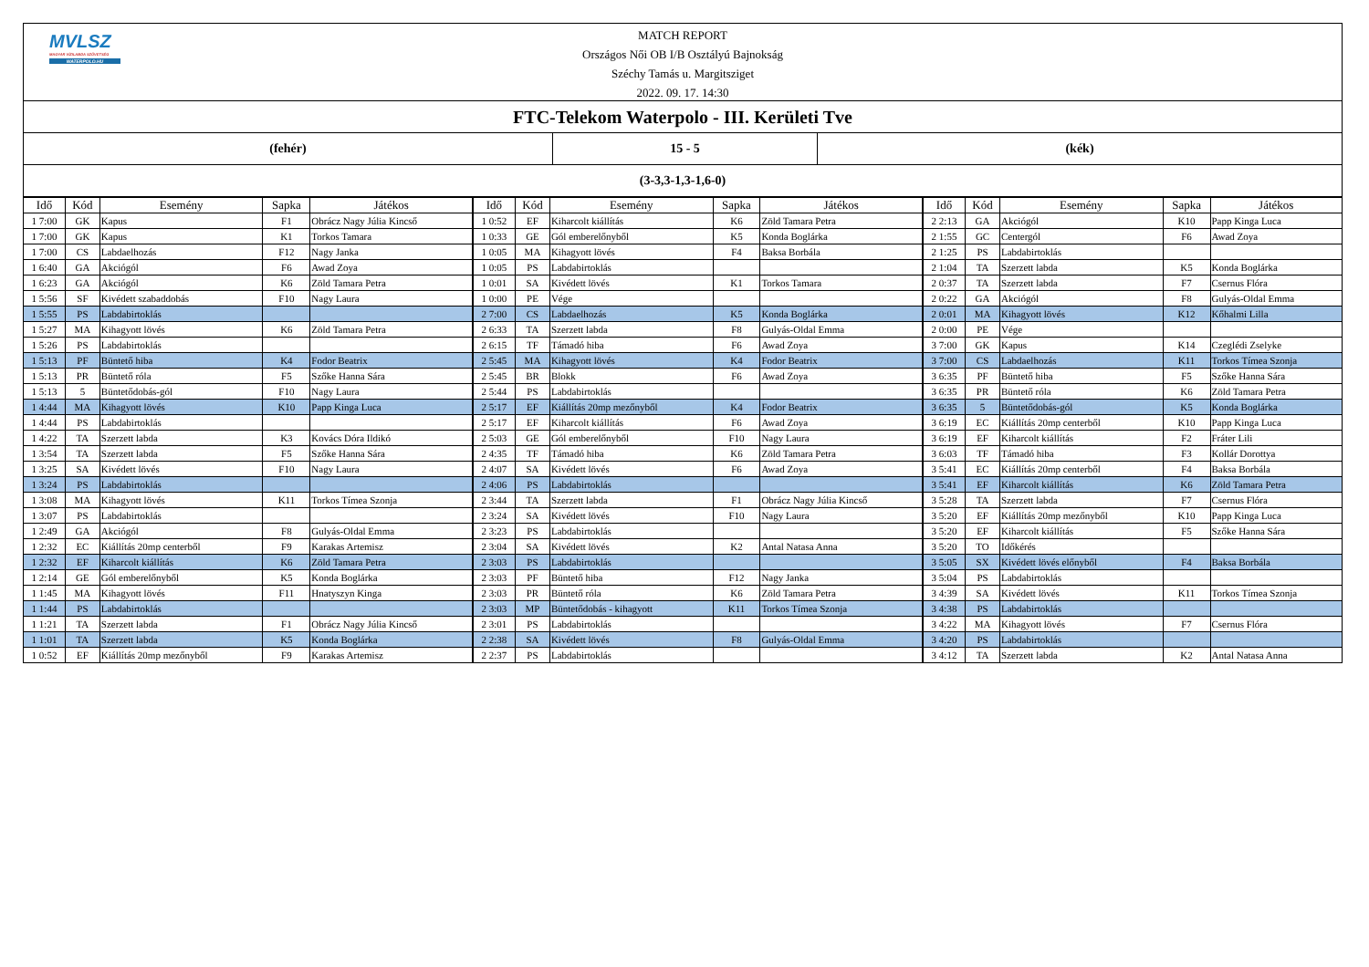MVLSZ
MAGYAR VÍZILABDA SZÖVETSÉG
WATERPOLO.HU
MATCH REPORT
Országos Női OB I/B Osztályú Bajnokság
Széchy Tamás u. Margitsziget
2022. 09. 17. 14:30
FTC-Telekom Waterpolo - III. Kerületi Tve
(fehér) 15 - 5 (kék)
(3-3,3-1,3-1,6-0)
| Idő | Kód | Esemény | Sapka | Játékos | Idő | Kód | Esemény | Sapka | Játékos | Idő | Kód | Esemény | Sapka | Játékos |
| --- | --- | --- | --- | --- | --- | --- | --- | --- | --- | --- | --- | --- | --- | --- |
| 1 7:00 | GK | Kapus | F1 | Obrácz Nagy Júlia Kincső | 1 0:52 | EF | Kiharcolt kiállítás | K6 | Zöld Tamara Petra | 2 2:13 | GA | Akciógól | K10 | Papp Kinga Luca |
| 1 7:00 | GK | Kapus | K1 | Torkos Tamara | 1 0:33 | GE | Gól emberelőnyből | K5 | Konda Boglárka | 2 1:55 | GC | Centergól | F6 | Awad Zoya |
| 1 7:00 | CS | Labdaelhozás | F12 | Nagy Janka | 1 0:05 | MA | Kihagyott lövés | F4 | Baksa Borbála | 2 1:25 | PS | Labdabirtoklás | | |
| 1 6:40 | GA | Akciógól | F6 | Awad Zoya | 1 0:05 | PS | Labdabirtoklás | | | 2 1:04 | TA | Szerzett labda | K5 | Konda Boglárka |
| 1 6:23 | GA | Akciógól | K6 | Zöld Tamara Petra | 1 0:01 | SA | Kivédett lövés | K1 | Torkos Tamara | 2 0:37 | TA | Szerzett labda | F7 | Csernus Flóra |
| 1 5:56 | SF | Kivédett szabaddobás | F10 | Nagy Laura | 1 0:00 | PE | Vége | | | 2 0:22 | GA | Akciógól | F8 | Gulyás-Oldal Emma |
| 1 5:55 | PS | Labdabirtoklás | | | 2 7:00 | CS | Labdaelhozás | K5 | Konda Boglárka | 2 0:01 | MA | Kihagyott lövés | K12 | Kőhalmi Lilla |
| 1 5:27 | MA | Kihagyott lövés | K6 | Zöld Tamara Petra | 2 6:33 | TA | Szerzett labda | F8 | Gulyás-Oldal Emma | 2 0:00 | PE | Vége | | |
| 1 5:26 | PS | Labdabirtoklás | | | 2 6:15 | TF | Támadó hiba | F6 | Awad Zoya | 3 7:00 | GK | Kapus | K14 | Czeglédi Zselyke |
| 1 5:13 | PF | Büntető hiba | K4 | Fodor Beatrix | 2 5:45 | MA | Kihagyott lövés | K4 | Fodor Beatrix | 3 7:00 | CS | Labdaelhozás | K11 | Torkos Tímea Szonja |
| 1 5:13 | PR | Büntető róla | F5 | Szőke Hanna Sára | 2 5:45 | BR | Blokk | F6 | Awad Zoya | 3 6:35 | PF | Büntető hiba | F5 | Szőke Hanna Sára |
| 1 5:13 | 5 | Büntetődobás-gól | F10 | Nagy Laura | 2 5:44 | PS | Labdabirtoklás | | | 3 6:35 | PR | Büntető róla | K6 | Zöld Tamara Petra |
| 1 4:44 | MA | Kihagyott lövés | K10 | Papp Kinga Luca | 2 5:17 | EF | Kiállítás 20mp mezőnyből | K4 | Fodor Beatrix | 3 6:35 | 5 | Büntetődobás-gól | K5 | Konda Boglárka |
| 1 4:44 | PS | Labdabirtoklás | | | 2 5:17 | EF | Kiharcolt kiállítás | F6 | Awad Zoya | 3 6:19 | EC | Kiállítás 20mp centerből | K10 | Papp Kinga Luca |
| 1 4:22 | TA | Szerzett labda | K3 | Kovács Dóra Ildikó | 2 5:03 | GE | Gól emberelőnyből | F10 | Nagy Laura | 3 6:19 | EF | Kiharcolt kiállítás | F2 | Fráter Lili |
| 1 3:54 | TA | Szerzett labda | F5 | Szőke Hanna Sára | 2 4:35 | TF | Támadó hiba | K6 | Zöld Tamara Petra | 3 6:03 | TF | Támadó hiba | F3 | Kollár Dorottya |
| 1 3:25 | SA | Kivédett lövés | F10 | Nagy Laura | 2 4:07 | SA | Kivédett lövés | F6 | Awad Zoya | 3 5:41 | EC | Kiállítás 20mp centerből | F4 | Baksa Borbála |
| 1 3:24 | PS | Labdabirtoklás | | | 2 4:06 | PS | Labdabirtoklás | | | 3 5:41 | EF | Kiharcolt kiállítás | K6 | Zöld Tamara Petra |
| 1 3:08 | MA | Kihagyott lövés | K11 | Torkos Tímea Szonja | 2 3:44 | TA | Szerzett labda | F1 | Obrácz Nagy Júlia Kincső | 3 5:28 | TA | Szerzett labda | F7 | Csernus Flóra |
| 1 3:07 | PS | Labdabirtoklás | | | 2 3:24 | SA | Kivédett lövés | F10 | Nagy Laura | 3 5:20 | EF | Kiállítás 20mp mezőnyből | K10 | Papp Kinga Luca |
| 1 2:49 | GA | Akciógól | F8 | Gulyás-Oldal Emma | 2 3:23 | PS | Labdabirtoklás | | | 3 5:20 | EF | Kiharcolt kiállítás | F5 | Szőke Hanna Sára |
| 1 2:32 | EC | Kiállítás 20mp centerből | F9 | Karakas Artemisz | 2 3:04 | SA | Kivédett lövés | K2 | Antal Natasa Anna | 3 5:20 | TO | Időkérés | | |
| 1 2:32 | EF | Kiharcolt kiállítás | K6 | Zöld Tamara Petra | 2 3:03 | PS | Labdabirtoklás | | | 3 5:05 | SX | Kivédett lövés előnyből | F4 | Baksa Borbála |
| 1 2:14 | GE | Gól emberelőnyből | K5 | Konda Boglárka | 2 3:03 | PF | Büntető hiba | F12 | Nagy Janka | 3 5:04 | PS | Labdabirtoklás | | |
| 1 1:45 | MA | Kihagyott lövés | F11 | Hnatyszyn Kinga | 2 3:03 | PR | Büntető róla | K6 | Zöld Tamara Petra | 3 4:39 | SA | Kivédett lövés | K11 | Torkos Tímea Szonja |
| 1 1:44 | PS | Labdabirtoklás | | | 2 3:03 | MP | Büntetődobás - kihagyott | K11 | Torkos Tímea Szonja | 3 4:38 | PS | Labdabirtoklás | | |
| 1 1:21 | TA | Szerzett labda | F1 | Obrácz Nagy Júlia Kincső | 2 3:01 | PS | Labdabirtoklás | | | 3 4:22 | MA | Kihagyott lövés | F7 | Csernus Flóra |
| 1 1:01 | TA | Szerzett labda | K5 | Konda Boglárka | 2 2:38 | SA | Kivédett lövés | F8 | Gulyás-Oldal Emma | 3 4:20 | PS | Labdabirtoklás | | |
| 1 0:52 | EF | Kiállítás 20mp mezőnyből | F9 | Karakas Artemisz | 2 2:37 | PS | Labdabirtoklás | | | 3 4:12 | TA | Szerzett labda | K2 | Antal Natasa Anna |